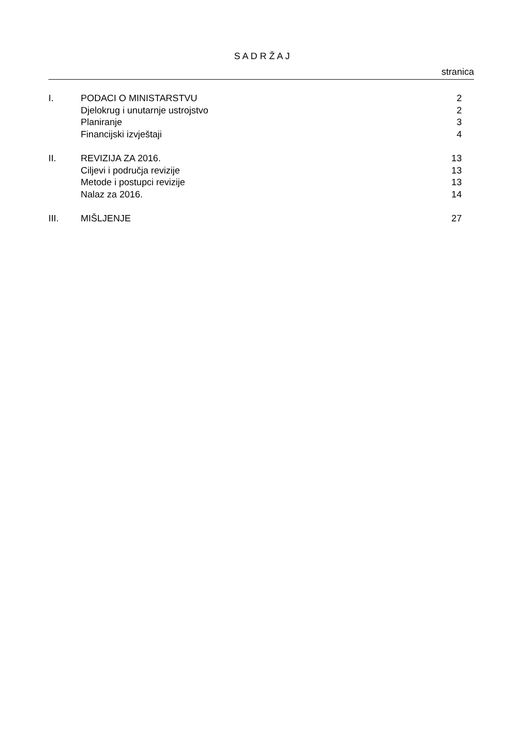S A D R Ž A J
stranica
| I. | PODACI O MINISTARSTVU | 2 |
| | Djelokrug i unutarnje ustrojstvo | 2 |
| | Planiranje | 3 |
| | Financijski izvještaji | 4 |
| II. | REVIZIJA ZA 2016. | 13 |
| | Ciljevi i područja revizije | 13 |
| | Metode i postupci revizije | 13 |
| | Nalaz za 2016. | 14 |
| III. | MIŠLJENJE | 27 |